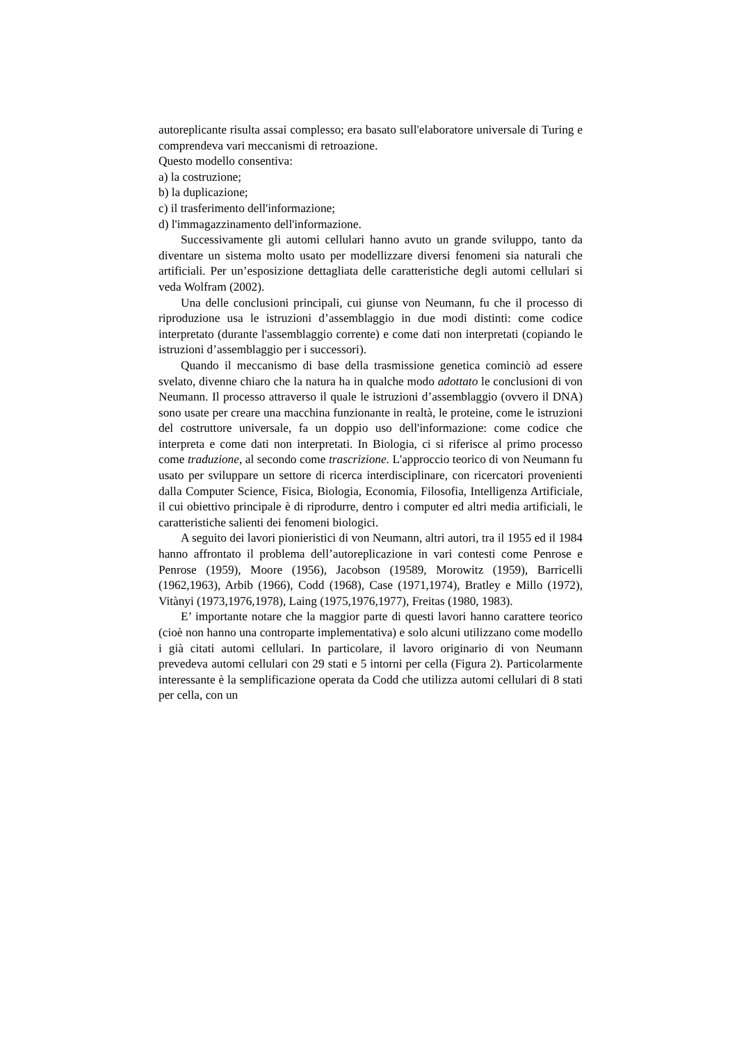autoreplicante risulta assai complesso; era basato sull'elaboratore universale di Turing e comprendeva vari meccanismi di retroazione.
Questo modello consentiva:
a) la costruzione;
b) la duplicazione;
c) il trasferimento dell'informazione;
d) l'immagazzinamento dell'informazione.
Successivamente gli automi cellulari hanno avuto un grande sviluppo, tanto da diventare un sistema molto usato per modellizzare diversi fenomeni sia naturali che artificiali. Per un’esposizione dettagliata delle caratteristiche degli automi cellulari si veda Wolfram (2002).
Una delle conclusioni principali, cui giunse von Neumann, fu che il processo di riproduzione usa le istruzioni d’assemblaggio in due modi distinti: come codice interpretato (durante l'assemblaggio corrente) e come dati non interpretati (copiando le istruzioni d’assemblaggio per i successori).
Quando il meccanismo di base della trasmissione genetica cominciò ad essere svelato, divenne chiaro che la natura ha in qualche modo adottato le conclusioni di von Neumann. Il processo attraverso il quale le istruzioni d’assemblaggio (ovvero il DNA) sono usate per creare una macchina funzionante in realtà, le proteine, come le istruzioni del costruttore universale, fa un doppio uso dell'informazione: come codice che interpreta e come dati non interpretati. In Biologia, ci si riferisce al primo processo come traduzione, al secondo come trascrizione. L'approccio teorico di von Neumann fu usato per sviluppare un settore di ricerca interdisciplinare, con ricercatori provenienti dalla Computer Science, Fisica, Biologia, Economia, Filosofia, Intelligenza Artificiale, il cui obiettivo principale è di riprodurre, dentro i computer ed altri media artificiali, le caratteristiche salienti dei fenomeni biologici.
A seguito dei lavori pionieristici di von Neumann, altri autori, tra il 1955 ed il 1984 hanno affrontato il problema dell’autoreplicazione in vari contesti come Penrose e Penrose (1959), Moore (1956), Jacobson (19589, Morowitz (1959), Barricelli (1962,1963), Arbib (1966), Codd (1968), Case (1971,1974), Bratley e Millo (1972), Vitànyi (1973,1976,1978), Laing (1975,1976,1977), Freitas (1980, 1983).
E’ importante notare che la maggior parte di questi lavori hanno carattere teorico (cioè non hanno una controparte implementativa) e solo alcuni utilizzano come modello i già citati automi cellulari. In particolare, il lavoro originario di von Neumann prevedeva automi cellulari con 29 stati e 5 intorni per cella (Figura 2). Particolarmente interessante è la semplificazione operata da Codd che utilizza automi cellulari di 8 stati per cella, con un